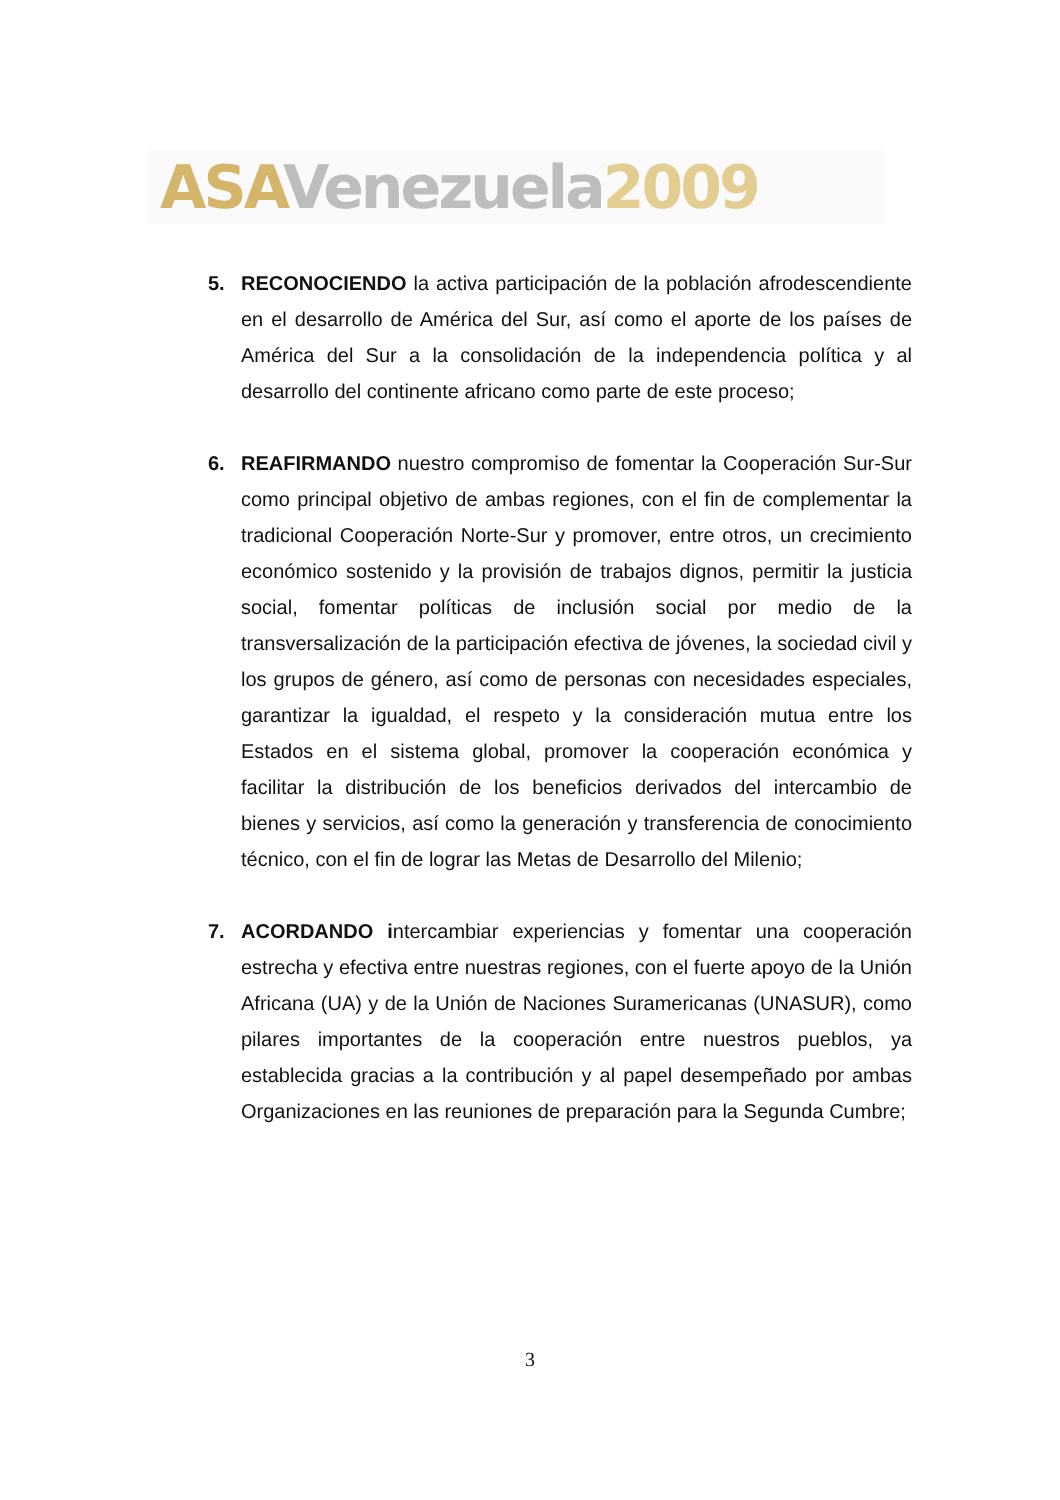ASA Venezuela 2009
5. RECONOCIENDO la activa participación de la población afrodescendiente en el desarrollo de América del Sur, así como el aporte de los países de América del Sur a la consolidación de la independencia política y al desarrollo del continente africano como parte de este proceso;
6. REAFIRMANDO nuestro compromiso de fomentar la Cooperación Sur-Sur como principal objetivo de ambas regiones, con el fin de complementar la tradicional Cooperación Norte-Sur y promover, entre otros, un crecimiento económico sostenido y la provisión de trabajos dignos, permitir la justicia social, fomentar políticas de inclusión social por medio de la transversalización de la participación efectiva de jóvenes, la sociedad civil y los grupos de género, así como de personas con necesidades especiales, garantizar la igualdad, el respeto y la consideración mutua entre los Estados en el sistema global, promover la cooperación económica y facilitar la distribución de los beneficios derivados del intercambio de bienes y servicios, así como la generación y transferencia de conocimiento técnico, con el fin de lograr las Metas de Desarrollo del Milenio;
7. ACORDANDO intercambiar experiencias y fomentar una cooperación estrecha y efectiva entre nuestras regiones, con el fuerte apoyo de la Unión Africana (UA) y de la Unión de Naciones Suramericanas (UNASUR), como pilares importantes de la cooperación entre nuestros pueblos, ya establecida gracias a la contribución y al papel desempeñado por ambas Organizaciones en las reuniones de preparación para la Segunda Cumbre;
3